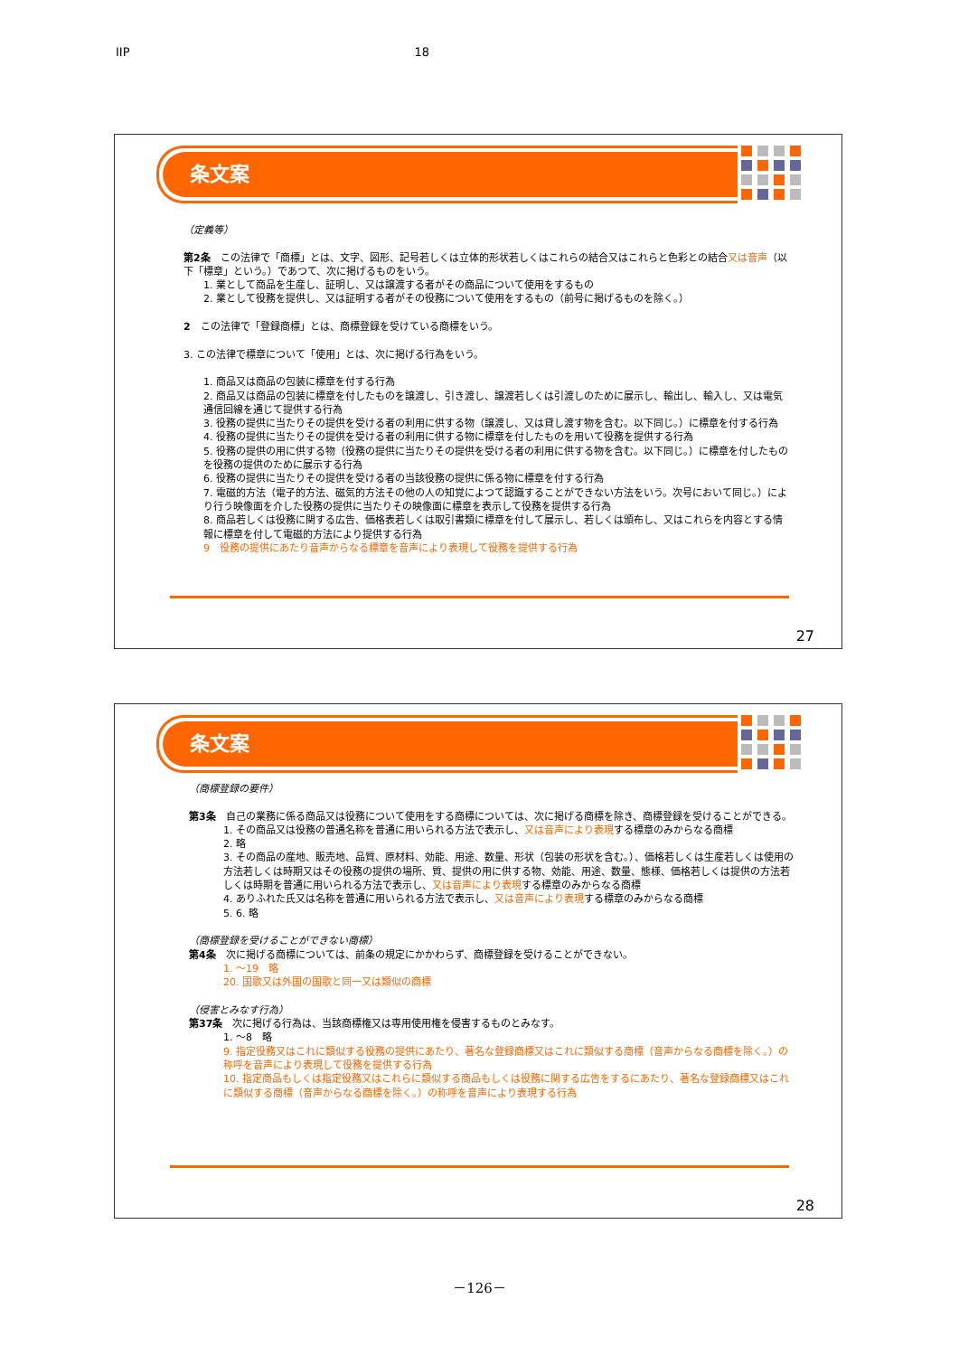IIP 18
条文案
（定義等）
第2条　この法律で「商標」とは、文字、図形、記号若しくは立体的形状若しくはこれらの結合又はこれらと色彩との結合又は音声（以下「標章」という。）であつて、次に掲げるものをいう。
1. 業として商品を生産し、証明し、又は譲渡する者がその商品について使用をするもの
2. 業として役務を提供し、又は証明する者がその役務について使用をするもの（前号に掲げるものを除く。）
2　この法律で「登録商標」とは、商標登録を受けている商標をいう。
3. この法律で標章について「使用」とは、次に掲げる行為をいう。
1. 商品又は商品の包装に標章を付する行為
2. 商品又は商品の包装に標章を付したものを譲渡し、引き渡し、譲渡若しくは引渡しのために展示し、輸出し、輸入し、又は電気通信回線を通じて提供する行為
3. 役務の提供に当たりその提供を受ける者の利用に供する物（譲渡し、又は貸し渡す物を含む。以下同じ。）に標章を付する行為
4. 役務の提供に当たりその提供を受ける者の利用に供する物に標章を付したものを用いて役務を提供する行為
5. 役務の提供の用に供する物（役務の提供に当たりその提供を受ける者の利用に供する物を含む。以下同じ。）に標章を付したものを役務の提供のために展示する行為
6. 役務の提供に当たりその提供を受ける者の当該役務の提供に係る物に標章を付する行為
7. 電磁的方法（電子的方法、磁気的方法その他の人の知覚によつて認識することができない方法をいう。次号において同じ。）により行う映像面を介した役務の提供に当たりその映像面に標章を表示して役務を提供する行為
8. 商品若しくは役務に関する広告、価格表若しくは取引書類に標章を付して展示し、若しくは頒布し、又はこれらを内容とする情報に標章を付して電磁的方法により提供する行為
9　役務の提供にあたり音声からなる標章を音声により表現して役務を提供する行為
27
条文案
（商標登録の要件）
第3条　自己の業務に係る商品又は役務について使用をする商標については、次に掲げる商標を除き、商標登録を受けることができる。
1. その商品又は役務の普通名称を普通に用いられる方法で表示し、又は音声により表現する標章のみからなる商標
2. 略
3. その商品の産地、販売地、品質、原材料、効能、用途、数量、形状（包装の形状を含む。）、価格若しくは生産若しくは使用の方法若しくは時期又はその役務の提供の場所、質、提供の用に供する物、効能、用途、数量、態様、価格若しくは提供の方法若しくは時期を普通に用いられる方法で表示し、又は音声により表現する標章のみからなる商標
4. ありふれた氏又は名称を普通に用いられる方法で表示し、又は音声により表現する標章のみからなる商標
5. 6. 略
（商標登録を受けることができない商標）
第4条　次に掲げる商標については、前条の規定にかかわらず、商標登録を受けることができない。
1. ～19　略
20. 国歌又は外国の国歌と同一又は類似の商標
（侵害とみなす行為）
第37条　次に掲げる行為は、当該商標権又は専用使用権を侵害するものとみなす。
1. ～8　略
9. 指定役務又はこれに類似する役務の提供にあたり、著名な登録商標又はこれに類似する商標（音声からなる商標を除く。）の称呼を音声により表現して役務を提供する行為
10. 指定商品もしくは指定役務又はこれらに類似する商品もしくは役務に関する広告をするにあたり、著名な登録商標又はこれに類似する商標（音声からなる商標を除く。）の称呼を音声により表現する行為
28
－126－